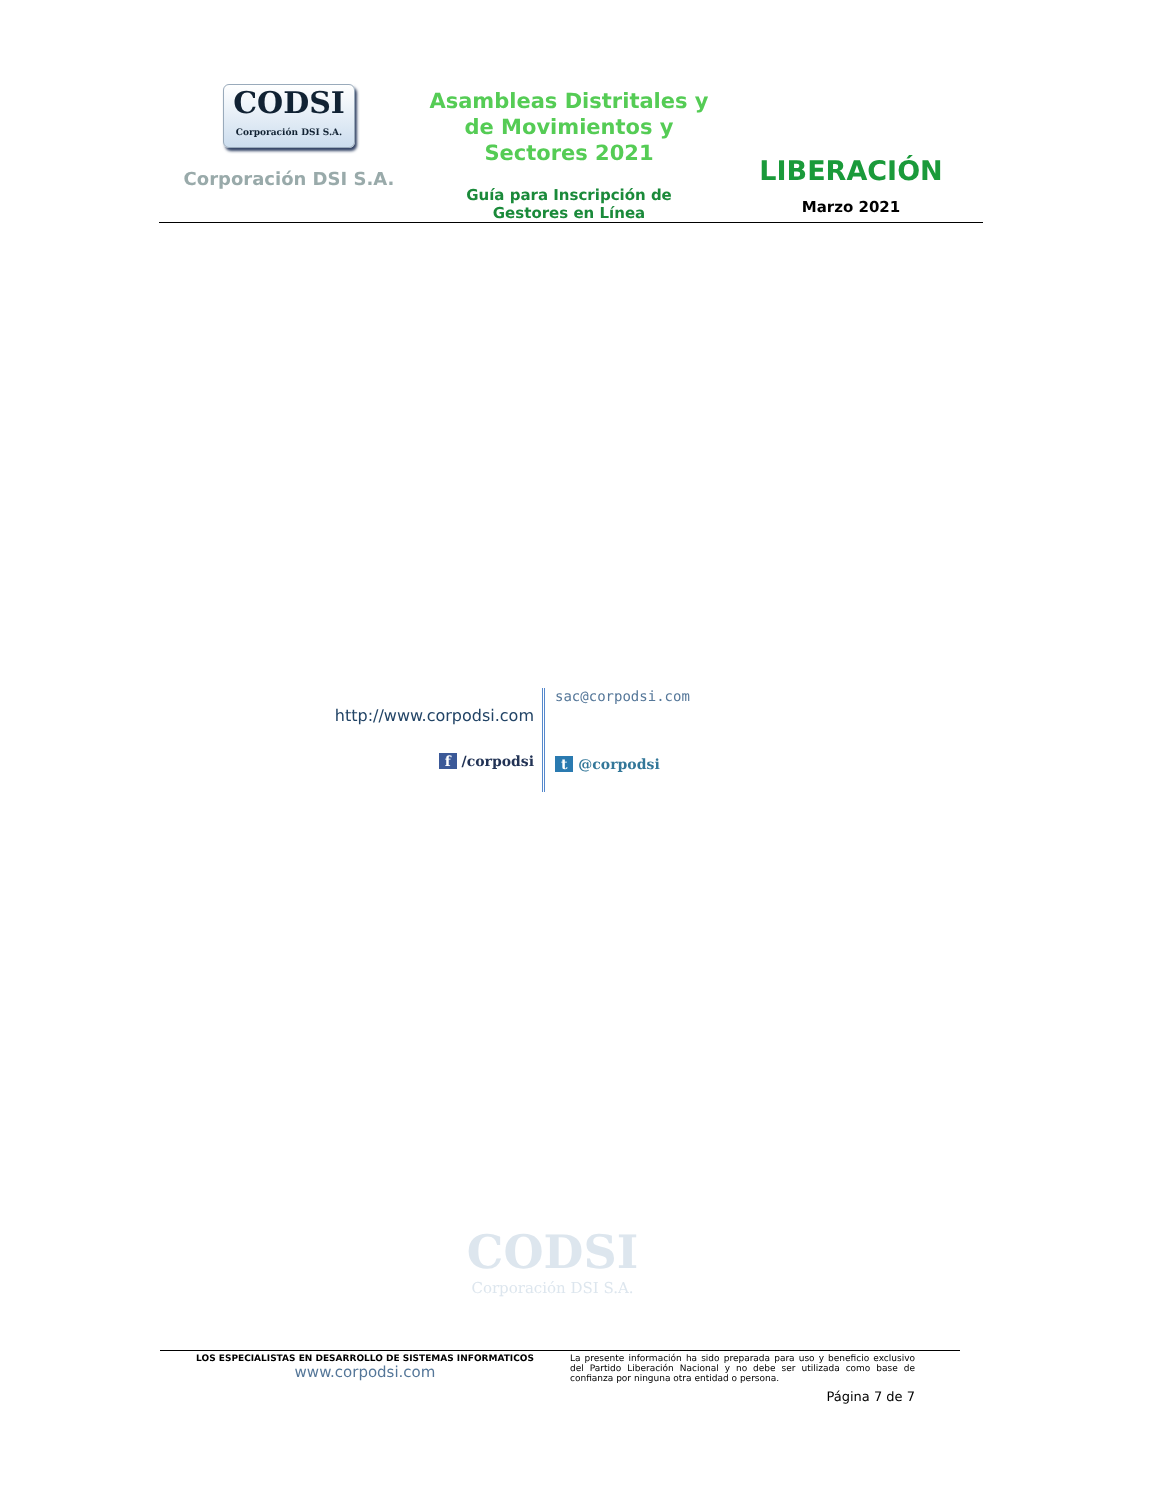CODSI
Corporación DSI S.A.
Corporación DSI S.A.
Asambleas Distritales y
de Movimientos y
Sectores 2021
Guía para Inscripción de
Gestores en Línea
LIBERACIÓN
Marzo 2021
http://www.corpodsi.com
f /corpodsi
sac@corpodsi.com
t @corpodsi
CODSI
Corporación DSI S.A.
LOS ESPECIALISTAS EN DESARROLLO DE SISTEMAS INFORMATICOS
www.corpodsi.com
La presente información ha sido preparada para uso y beneficio exclusivo del Partido Liberación Nacional y no debe ser utilizada como base de confianza por ninguna otra entidad o persona.
Página 7 de 7